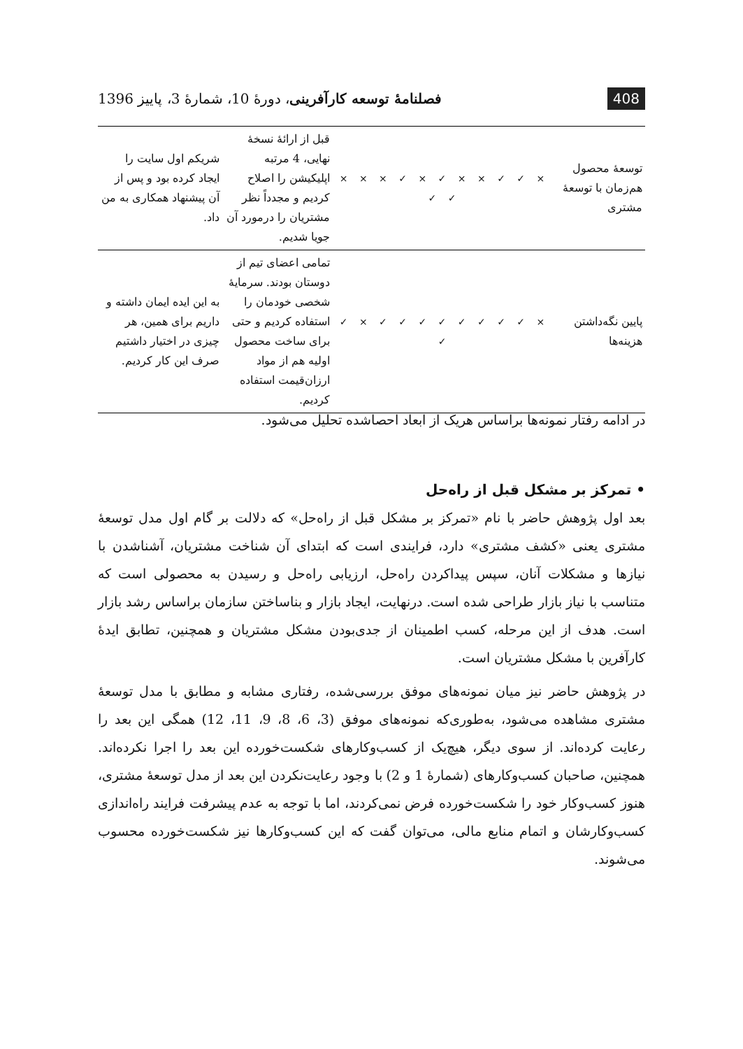408 فصلنامهٔ توسعه کارآفرینی، دورهٔ 10، شمارهٔ 3، پاییز 1396
| توسعهٔ محصول هم‌زمان با توسعهٔ مشتری | × ✓ ✓ × × ✓ × ✓ × × × ✓ ✓ | قبل از ارائهٔ نسخهٔ نهایی، 4 مرتبه اپلیکیشن را اصلاح کردیم و مجدداً نظر مشتریان را درمورد آن جویا شدیم. | شریکم اول سایت را ایجاد کرده بود و پس از آن پیشنهاد همکاری به من داد. |
| پایین نگه‌داشتن هزینه‌ها | × ✓ ✓ ✓ ✓ ✓ ✓ ✓ ✓ × ✓ ✓ | تمامی اعضای تیم از دوستان بودند. سرمایهٔ شخصی خودمان را استفاده کردیم و حتی برای ساخت محصول اولیه هم از مواد ارزان‌قیمت استفاده کردیم. | به این ایده ایمان داشته و داریم برای همین، هر چیزی در اختیار داشتیم صرف این کار کردیم. |
در ادامه رفتار نمونه‌ها براساس هریک از ابعاد احصاشده تحلیل می‌شود.
• تمرکز بر مشکل قبل از راه‌حل
بعد اول پژوهش حاضر با نام «تمرکز بر مشکل قبل از راه‌حل» که دلالت بر گام اول مدل توسعهٔ مشتری یعنی «کشف مشتری» دارد، فرایندی است که ابتدای آن شناخت مشتریان، آشناشدن با نیازها و مشکلات آنان، سپس پیداکردن راه‌حل، ارزیابی راه‌حل و رسیدن به محصولی است که متناسب با نیاز بازار طراحی شده است. درنهایت، ایجاد بازار و بناساختن سازمان براساس رشد بازار است. هدف از این مرحله، کسب اطمینان از جدی‌بودن مشکل مشتریان و همچنین، تطابق ایدهٔ کارآفرین با مشکل مشتریان است.
در پژوهش حاضر نیز میان نمونه‌های موفق بررسی‌شده، رفتاری مشابه و مطابق با مدل توسعهٔ مشتری مشاهده می‌شود، به‌طوری‌که نمونه‌های موفق (3، 6، 8، 9، 11، 12) همگی این بعد را رعایت کرده‌اند. از سوی دیگر، هیچ‌یک از کسب‌وکارهای شکست‌خورده این بعد را اجرا نکرده‌اند. همچنین، صاحبان کسب‌وکارهای (شمارهٔ 1 و 2) با وجود رعایت‌نکردن این بعد از مدل توسعهٔ مشتری، هنوز کسب‌وکار خود را شکست‌خورده فرض نمی‌کردند، اما با توجه به عدم پیشرفت فرایند راه‌اندازی کسب‌وکارشان و اتمام منابع مالی، می‌توان گفت که این کسب‌وکارها نیز شکست‌خورده محسوب می‌شوند.